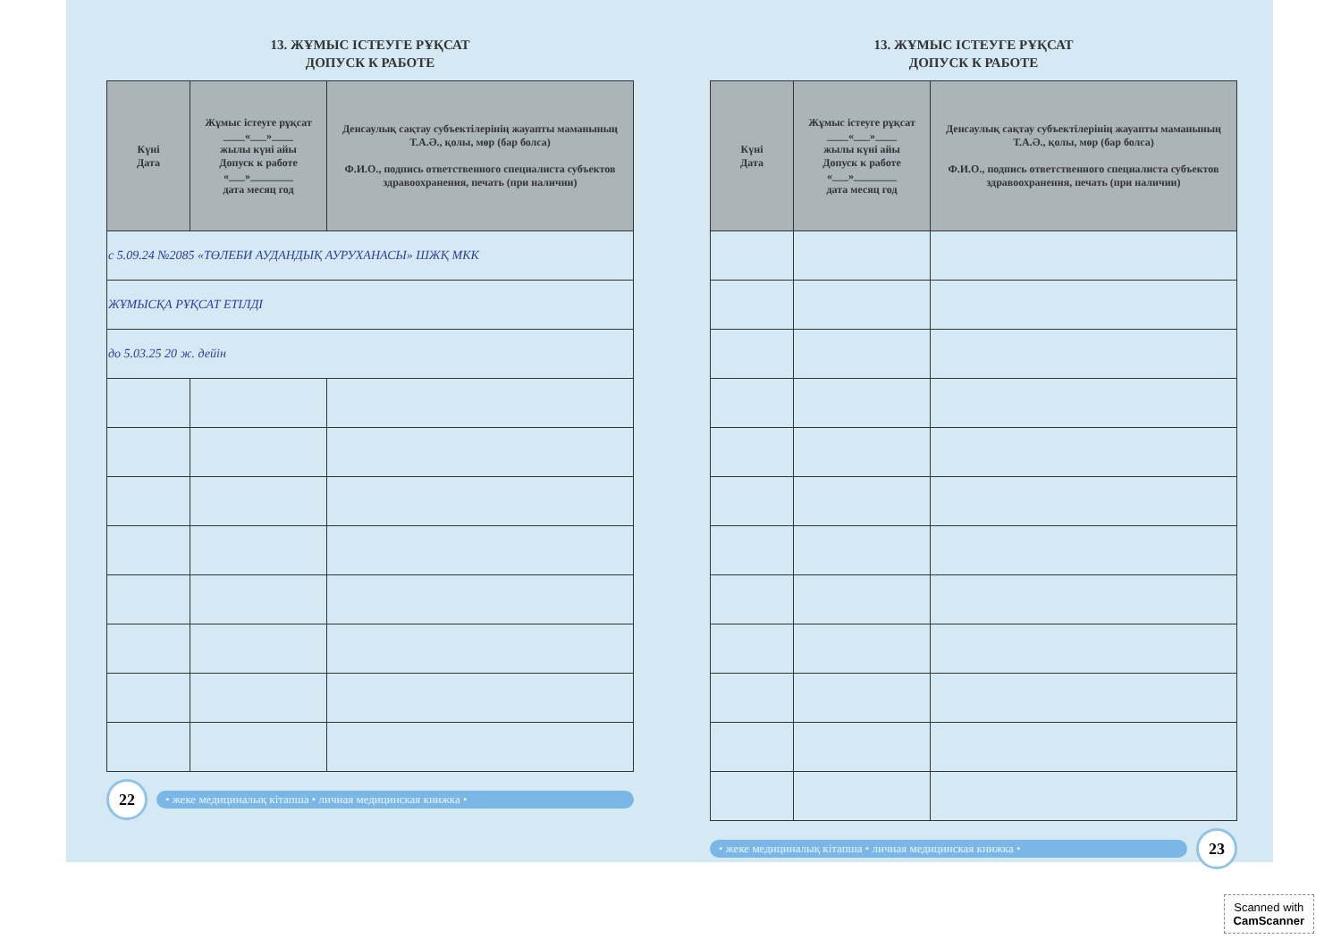13. ЖҰМЫС ІСТЕУГЕ РҰҚСАТ
ДОПУСК К РАБОТЕ
| Күні Дата | Жұмыс істеуге рұқсат ____«___»____ жылы күні айы Допуск к работе «___»________ дата месяц год | Денсаулық сақтау субъектілерінің жауапты маманының Т.А.Ә., қолы, мөр (бар болса) Ф.И.О., подпись ответственного специалиста субъектов здравоохранения, печать (при наличии) |
| --- | --- | --- |
| с 5.09.24 №2085 «ТӨЛЕБИ АУДАНДЫҚ АУРУХАНАСЫ» ШЖҚ МКК | | |
| ЖҰМЫСҚА РҰҚСАТ ЕТІЛДІ | | |
| до 5.03.25 20 ж. дейін | | |
22
• жеке медициналық кітапша • личная медицинская книжка •
13. ЖҰМЫС ІСТЕУГЕ РҰҚСАТ
ДОПУСК К РАБОТЕ
| Күні Дата | Жұмыс істеуге рұқсат ____«___»____ жылы күні айы Допуск к работе «___»________ дата месяц год | Денсаулық сақтау субъектілерінің жауапты маманының Т.А.Ә., қолы, мөр (бар болса) Ф.И.О., подпись ответственного специалиста субъектов здравоохранения, печать (при наличии) |
| --- | --- | --- |
• жеке медициналық кітапша • личная медицинская книжка •
23
Scanned with
CamScanner